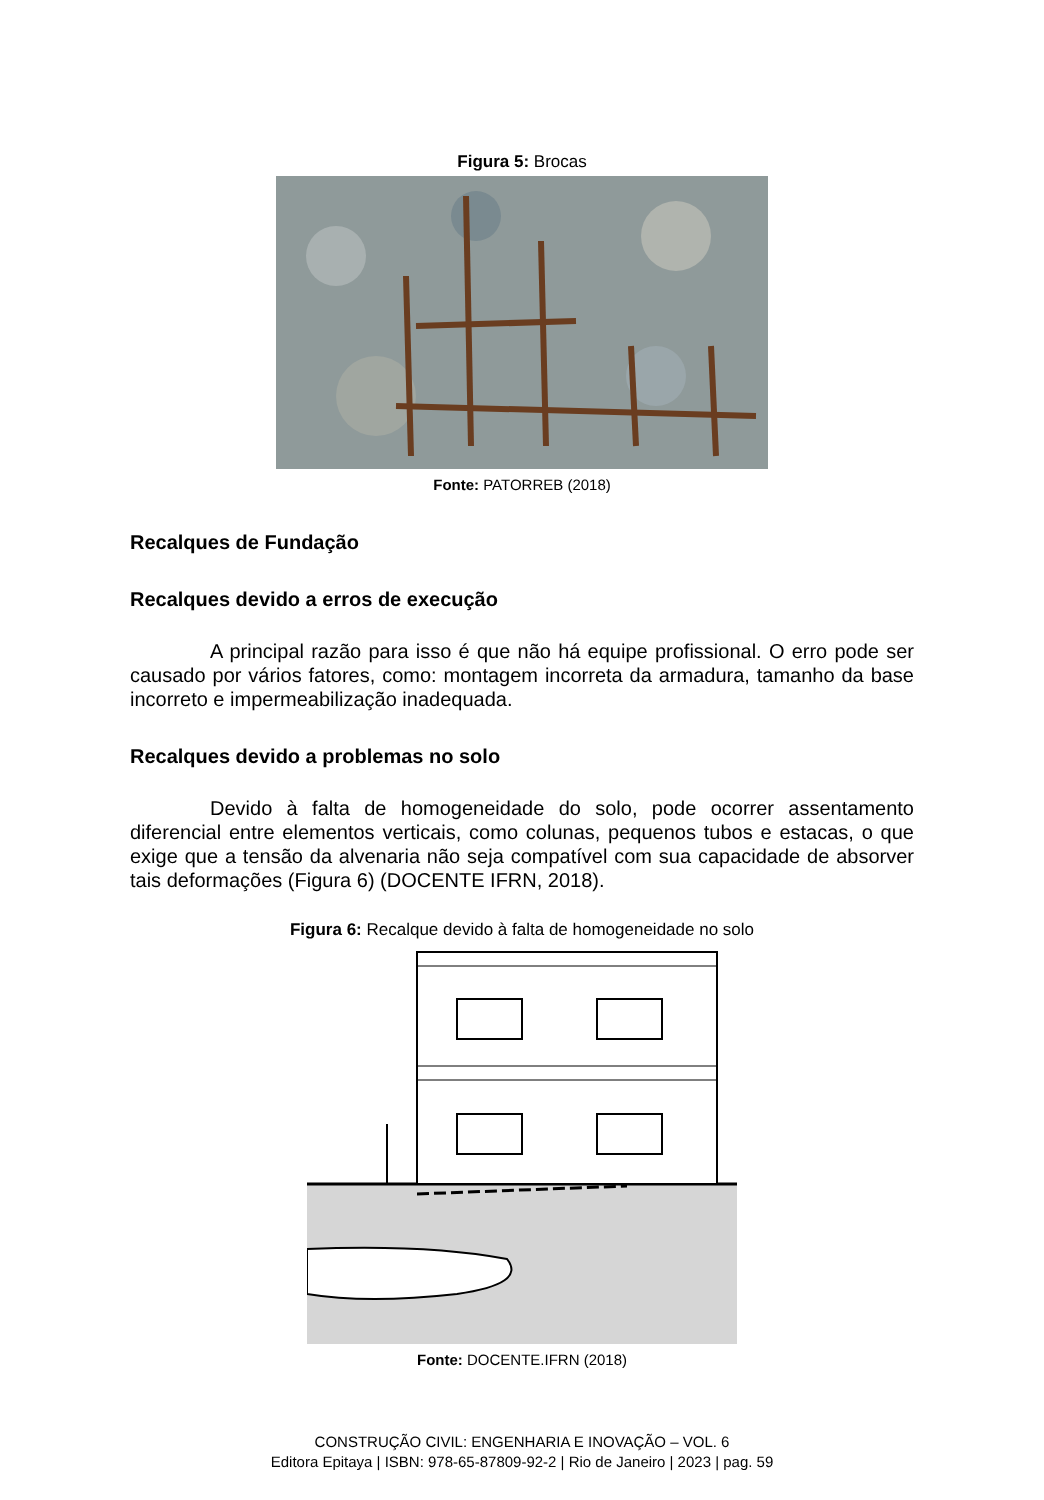Figura 5: Brocas
Fonte: PATORREB (2018)
Recalques de Fundação
Recalques devido a erros de execução
A principal razão para isso é que não há equipe profissional. O erro pode ser causado por vários fatores, como: montagem incorreta da armadura, tamanho da base incorreto e impermeabilização inadequada.
Recalques devido a problemas no solo
Devido à falta de homogeneidade do solo, pode ocorrer assentamento diferencial entre elementos verticais, como colunas, pequenos tubos e estacas, o que exige que a tensão da alvenaria não seja compatível com sua capacidade de absorver tais deformações (Figura 6) (DOCENTE IFRN, 2018).
Figura 6: Recalque devido à falta de homogeneidade no solo
Fonte: DOCENTE.IFRN (2018)
CONSTRUÇÃO CIVIL: ENGENHARIA E INOVAÇÃO – VOL. 6
Editora Epitaya | ISBN: 978-65-87809-92-2 | Rio de Janeiro | 2023 | pag. 59